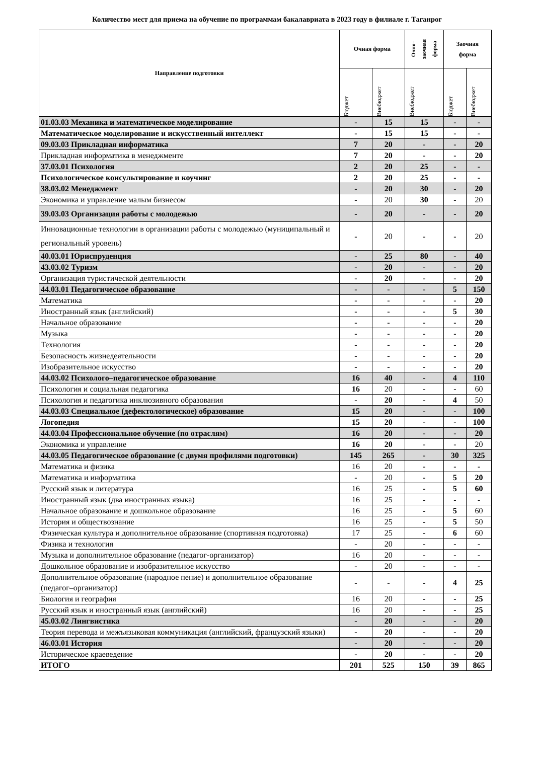Количество мест для приема на обучение по программам бакалавриата в 2023 году в филиале г. Таганрог
| Направление подготовки | Очная форма | | Очно– заочная форма | Заочная форма | |
| --- | --- | --- | --- | --- | --- |
| | Бюджет | Внебюджет | Внебюджет | Бюджет | Внебюджет |
| 01.03.03 Механика и математическое моделирование | - | 15 | 15 | - | - |
| Математическое моделирование и искусственный интеллект | - | 15 | 15 | - | - |
| 09.03.03 Прикладная информатика | 7 | 20 | - | - | 20 |
| Прикладная информатика в менеджменте | 7 | 20 | - | - | 20 |
| 37.03.01 Психология | 2 | 20 | 25 | - | - |
| Психологическое консультирование и коучинг | 2 | 20 | 25 | - | - |
| 38.03.02 Менеджмент | - | 20 | 30 | - | 20 |
| Экономика и управление малым бизнесом | - | 20 | 30 | - | 20 |
| 39.03.03 Организация работы с молодежью | - | 20 | - | - | 20 |
| Инновационные технологии в организации работы с молодежью (муниципальный и региональный уровень) | - | 20 | - | - | 20 |
| 40.03.01 Юриспруденция | - | 25 | 80 | - | 40 |
| 43.03.02 Туризм | - | 20 | - | - | 20 |
| Организация туристической деятельности | - | 20 | - | - | 20 |
| 44.03.01 Педагогическое образование | - | - | - | 5 | 150 |
| Математика | - | - | - | - | 20 |
| Иностранный язык (английский) | - | - | - | 5 | 30 |
| Начальное образование | - | - | - | - | 20 |
| Музыка | - | - | - | - | 20 |
| Технология | - | - | - | - | 20 |
| Безопасность жизнедеятельности | - | - | - | - | 20 |
| Изобразительное искусство | - | - | - | - | 20 |
| 44.03.02 Психолого–педагогическое образование | 16 | 40 | - | 4 | 110 |
| Психология и социальная педагогика | 16 | 20 | - | - | 60 |
| Психология и педагогика инклюзивного образования | - | 20 | - | 4 | 50 |
| 44.03.03 Специальное (дефектологическое) образование | 15 | 20 | - | - | 100 |
| Логопедия | 15 | 20 | - | - | 100 |
| 44.03.04 Профессиональное обучение (по отраслям) | 16 | 20 | - | - | 20 |
| Экономика и управление | 16 | 20 | - | - | 20 |
| 44.03.05 Педагогическое образование (с двумя профилями подготовки) | 145 | 265 | - | 30 | 325 |
| Математика и физика | 16 | 20 | - | - | - |
| Математика и информатика | - | 20 | - | 5 | 20 |
| Русский язык и литература | 16 | 25 | - | 5 | 60 |
| Иностранный язык (два иностранных языка) | 16 | 25 | - | - | - |
| Начальное образование и дошкольное образование | 16 | 25 | - | 5 | 60 |
| История и обществознание | 16 | 25 | - | 5 | 50 |
| Физическая культура и дополнительное образование (спортивная подготовка) | 17 | 25 | - | 6 | 60 |
| Физика и технология | - | 20 | - | - | - |
| Музыка и дополнительное образование (педагог-организатор) | 16 | 20 | - | - | - |
| Дошкольное образование и изобразительное искусство | - | 20 | - | - | - |
| Дополнительное образование (народное пение) и дополнительное образование (педагог–организатор) | - | - | - | 4 | 25 |
| Биология и география | 16 | 20 | - | - | 25 |
| Русский язык и иностранный язык (английский) | 16 | 20 | - | - | 25 |
| 45.03.02 Лингвистика | - | 20 | - | - | 20 |
| Теория перевода и межъязыковая коммуникация (английский, французский языки) | - | 20 | - | - | 20 |
| 46.03.01 История | - | 20 | - | - | 20 |
| Историческое краеведение | - | 20 | - | - | 20 |
| ИТОГО | 201 | 525 | 150 | 39 | 865 |